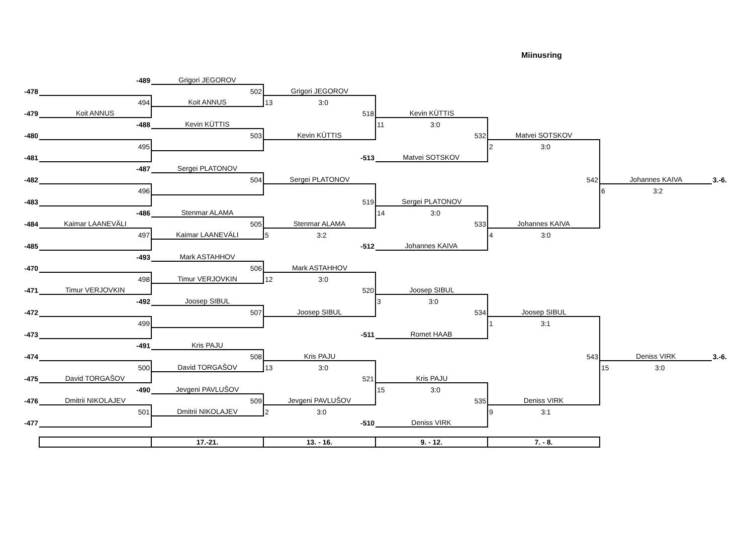Miinusring
| | -489 | Grigori JEGOROV | | | | | |
| -478 | | 502 | Grigori JEGOROV | | | | |
| | 494 | Koit ANNUS | 13 3:0 | | | | |
| -479 | Koit ANNUS | | 518 | Kevin KÜTTIS | | | |
| | -488 | Kevin KÜTTIS | | 11 3:0 | | | |
| -480 | | 503 | Kevin KÜTTIS | 532 | Matvei SOTSKOV | | |
| | 495 | | | | 2 3:0 | | |
| -481 | | | -513 | Matvei SOTSKOV | | | |
| | -487 | Sergei PLATONOV | | | | | |
| -482 | | 504 | Sergei PLATONOV | | 542 | Johannes KAIVA | 3.-6. |
| | 496 | | | | | 6 3:2 | |
| -483 | | | 519 | Sergei PLATONOV | | | |
| | -486 | Stenmar ALAMA | | 14 3:0 | | | |
| -484 | Kaimar LAANEVÄLI | 505 | Stenmar ALAMA | 533 | Johannes KAIVA | | |
| | 497 | Kaimar LAANEVÄLI | 5 3:2 | | 4 3:0 | | |
| -485 | | | -512 | Johannes KAIVA | | | |
| | -493 | Mark ASTAHHOV | | | | | |
| -470 | | 506 | Mark ASTAHHOV | | | | |
| | 498 | Timur VERJOVKIN | 12 3:0 | | | | |
| -471 | Timur VERJOVKIN | | 520 | Joosep SIBUL | | | |
| | -492 | Joosep SIBUL | | 3 3:0 | | | |
| -472 | | 507 | Joosep SIBUL | 534 | Joosep SIBUL | | |
| | 499 | | | | 1 3:1 | | |
| -473 | | | -511 | Romet HAAB | | | |
| | -491 | Kris PAJU | | | | | |
| -474 | | 508 | Kris PAJU | | 543 | Deniss VIRK | 3.-6. |
| | 500 | David TORGAŠOV | 13 3:0 | | | 15 3:0 | |
| -475 | David TORGAŠOV | | 521 | Kris PAJU | | | |
| | -490 | Jevgeni PAVLUŠOV | | 15 3:0 | | | |
| -476 | Dmitrii NIKOLAJEV | 509 | Jevgeni PAVLUŠOV | 535 | Deniss VIRK | | |
| | 501 | Dmitrii NIKOLAJEV | 2 3:0 | | 9 3:1 | | |
| -477 | | | -510 | Deniss VIRK | | | |
| | | 17.-21. | 13. - 16. | 9. - 12. | 7. - 8. | | |